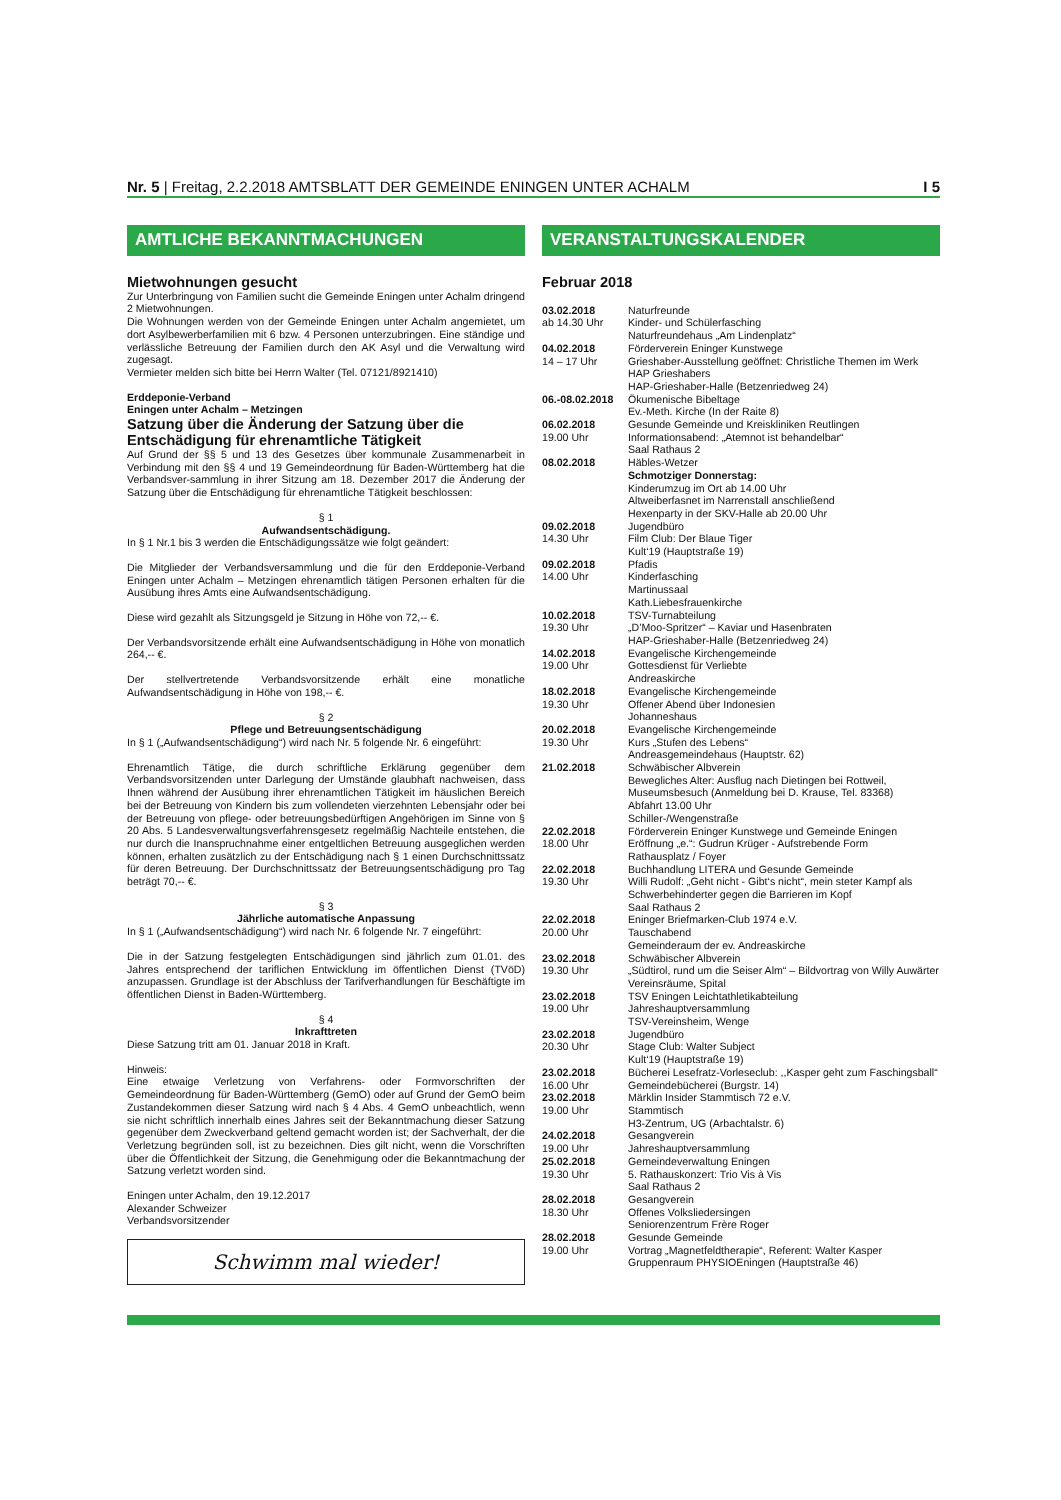Nr. 5 | Freitag, 2.2.2018 AMTSBLATT DER GEMEINDE ENINGEN UNTER ACHALM I 5
AMTLICHE BEKANNTMACHUNGEN
Mietwohnungen gesucht
Zur Unterbringung von Familien sucht die Gemeinde Eningen unter Achalm dringend 2 Mietwohnungen.
Die Wohnungen werden von der Gemeinde Eningen unter Achalm angemietet, um dort Asylbewerberfamilien mit 6 bzw. 4 Personen unterzubringen. Eine ständige und verlässliche Betreuung der Familien durch den AK Asyl und die Verwaltung wird zugesagt.
Vermieter melden sich bitte bei Herrn Walter (Tel. 07121/8921410)
Erddeponie-Verband
Eningen unter Achalm – Metzingen
Satzung über die Änderung der Satzung über die Entschädigung für ehrenamtliche Tätigkeit
Auf Grund der §§ 5 und 13 des Gesetzes über kommunale Zusammenarbeit in Verbindung mit den §§ 4 und 19 Gemeindeordnung für Baden-Württemberg hat die Verbandsver-sammlung in ihrer Sitzung am 18. Dezember 2017 die Änderung der Satzung über die Entschädigung für ehrenamtliche Tätigkeit beschlossen:
§ 1
Aufwandsentschädigung.
In § 1 Nr.1 bis 3 werden die Entschädigungssätze wie folgt geändert:
Die Mitglieder der Verbandsversammlung und die für den Erddeponie-Verband Eningen unter Achalm – Metzingen ehrenamtlich tätigen Personen erhalten für die Ausübung ihres Amts eine Aufwandsentschädigung.
Diese wird gezahlt als Sitzungsgeld je Sitzung in Höhe von 72,-- €.
Der Verbandsvorsitzende erhält eine Aufwandsentschädigung in Höhe von monatlich 264,-- €.
Der stellvertretende Verbandsvorsitzende erhält eine monatliche Aufwandsentschädigung in Höhe von 198,-- €.
§ 2
Pflege und Betreuungsentschädigung
In § 1 („Aufwandsentschädigung“) wird nach Nr. 5 folgende Nr. 6 eingeführt:
Ehrenamtlich Tätige, die durch schriftliche Erklärung gegenüber dem Verbandsvorsitzenden unter Darlegung der Umstände glaubhaft nachweisen, dass Ihnen während der Ausübung ihrer ehrenamtlichen Tätigkeit im häuslichen Bereich bei der Betreuung von Kindern bis zum vollendeten vierzehnten Lebensjahr oder bei der Betreuung von pflege- oder betreuungsbedürftigen Angehörigen im Sinne von § 20 Abs. 5 Landesverwaltungsverfahrensgesetz regelmäßig Nachteile entstehen, die nur durch die Inanspruchnahme einer entgeltlichen Betreuung ausgeglichen werden können, erhalten zusätzlich zu der Entschädigung nach § 1 einen Durchschnittssatz für deren Betreuung. Der Durchschnittssatz der Betreuungsentschädigung pro Tag beträgt 70,-- €.
§ 3
Jährliche automatische Anpassung
In § 1 („Aufwandsentschädigung“) wird nach Nr. 6 folgende Nr. 7 eingeführt:
Die in der Satzung festgelegten Entschädigungen sind jährlich zum 01.01. des Jahres entsprechend der tariflichen Entwicklung im öffentlichen Dienst (TVöD) anzupassen. Grundlage ist der Abschluss der Tarifverhandlungen für Beschäftigte im öffentlichen Dienst in Baden-Württemberg.
§ 4
Inkrafttreten
Diese Satzung tritt am 01. Januar 2018 in Kraft.
Hinweis:
Eine etwaige Verletzung von Verfahrens- oder Formvorschriften der Gemeindeordnung für Baden-Württemberg (GemO) oder auf Grund der GemO beim Zustandekommen dieser Satzung wird nach § 4 Abs. 4 GemO unbeachtlich, wenn sie nicht schriftlich innerhalb eines Jahres seit der Bekanntmachung dieser Satzung gegenüber dem Zweckverband geltend gemacht worden ist; der Sachverhalt, der die Verletzung begründen soll, ist zu bezeichnen. Dies gilt nicht, wenn die Vorschriften über die Öffentlichkeit der Sitzung, die Genehmigung oder die Bekanntmachung der Satzung verletzt worden sind.
Eningen unter Achalm, den 19.12.2017
Alexander Schweizer
Verbandsvorsitzender
Schwimm mal wieder!
VERANSTALTUNGSKALENDER
Februar 2018
| 03.02.2018 ab 14.30 Uhr | Naturfreunde Kinder- und Schülerfasching Naturfreundehaus „Am Lindenplatz“ |
| 04.02.2018 14 – 17 Uhr | Förderverein Eninger Kunstwege Grieshaber-Ausstellung geöffnet: Christliche Themen im Werk HAP Grieshabers HAP-Grieshaber-Halle (Betzenriedweg 24) |
| 06.-08.02.2018 | Ökumenische Bibeltage Ev.-Meth. Kirche (In der Raite 8) |
| 06.02.2018 19.00 Uhr | Gesunde Gemeinde und Kreiskliniken Reutlingen Informationsabend: „Atemnot ist behandelbar“ Saal Rathaus 2 |
| 08.02.2018 | Häbles-Wetzer Schmotziger Donnerstag: Kinderumzug im Ort ab 14.00 Uhr Altweiberfasnet im Narrenstall anschließend Hexenparty in der SKV-Halle ab 20.00 Uhr |
| 09.02.2018 14.30 Uhr | Jugendbüro Film Club: Der Blaue Tiger Kult‘19 (Hauptstraße 19) |
| 09.02.2018 14.00 Uhr | Pfadis Kinderfasching Martinussaal Kath.Liebesfrauenkirche |
| 10.02.2018 19.30 Uhr | TSV-Turnabteilung „D’Moo-Spritzer“ – Kaviar und Hasenbraten HAP-Grieshaber-Halle (Betzenriedweg 24) |
| 14.02.2018 19.00 Uhr | Evangelische Kirchengemeinde Gottesdienst für Verliebte Andreaskirche |
| 18.02.2018 19.30 Uhr | Evangelische Kirchengemeinde Offener Abend über Indonesien Johanneshaus |
| 20.02.2018 19.30 Uhr | Evangelische Kirchengemeinde Kurs „Stufen des Lebens“ Andreasgemeindehaus (Hauptstr. 62) |
| 21.02.2018 | Schwäbischer Albverein Bewegliches Alter: Ausflug nach Dietingen bei Rottweil, Museumsbesuch (Anmeldung bei D. Krause, Tel. 83368) Abfahrt 13.00 Uhr Schiller-/Wengenstraße |
| 22.02.2018 18.00 Uhr | Förderverein Eninger Kunstwege und Gemeinde Eningen Eröffnung „e.“: Gudrun Krüger - Aufstrebende Form Rathausplatz / Foyer |
| 22.02.2018 19.30 Uhr | Buchhandlung LITERA und Gesunde Gemeinde Willi Rudolf: „Geht nicht - Gibt‘s nicht“, mein steter Kampf als Schwerbehinderter gegen die Barrieren im Kopf Saal Rathaus 2 |
| 22.02.2018 20.00 Uhr | Eninger Briefmarken-Club 1974 e.V. Tauschabend Gemeinderaum der ev. Andreaskirche |
| 23.02.2018 19.30 Uhr | Schwäbischer Albverein „Südtirol, rund um die Seiser Alm“ – Bildvortrag von Willy Auwärter Vereinsräume, Spital |
| 23.02.2018 19.00 Uhr | TSV Eningen Leichtathletikabteilung Jahreshauptversammlung TSV-Vereinsheim, Wenge |
| 23.02.2018 20.30 Uhr | Jugendbüro Stage Club: Walter Subject Kult‘19 (Hauptstraße 19) |
| 23.02.2018 16.00 Uhr | Bücherei Lesefratz-Vorleseclub: ,,Kasper geht zum Faschingsball“ Gemeindebücherei (Burgstr. 14) |
| 23.02.2018 19.00 Uhr | Märklin Insider Stammtisch 72 e.V. Stammtisch H3-Zentrum, UG (Arbachtalstr. 6) |
| 24.02.2018 19.00 Uhr | Gesangverein Jahreshauptversammlung |
| 25.02.2018 19.30 Uhr | Gemeindeverwaltung Eningen 5. Rathauskonzert: Trio Vis à Vis Saal Rathaus 2 |
| 28.02.2018 18.30 Uhr | Gesangverein Offenes Volksliedersingen Seniorenzentrum Frère Roger |
| 28.02.2018 19.00 Uhr | Gesunde Gemeinde Vortrag „Magnetfeldtherapie“, Referent: Walter Kasper Gruppenraum PHYSIOEningen (Hauptstraße 46) |